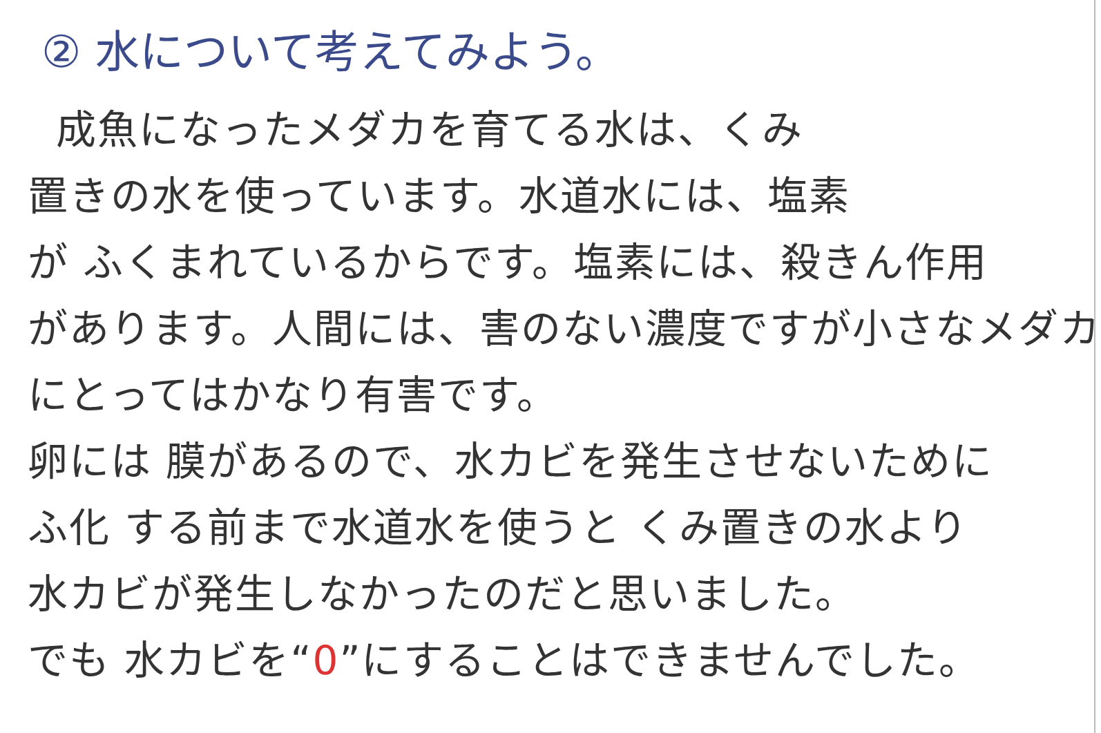② 水について考えてみよう。
成魚になったメダカを育てる水は、くみ
置きの水を使っています。水道水には、塩素
が ふくまれているからです。塩素には、殺きん作用
があります。人間には、害のない濃度ですが小さなメダカ
にとってはかなり有害です。
卵には 膜があるので、水カビを発生させないために
ふ化 する前まで水道水を使うと くみ置きの水より
水カビが発生しなかったのだと思いました。
でも 水カビを“0”にすることはできませんでした。